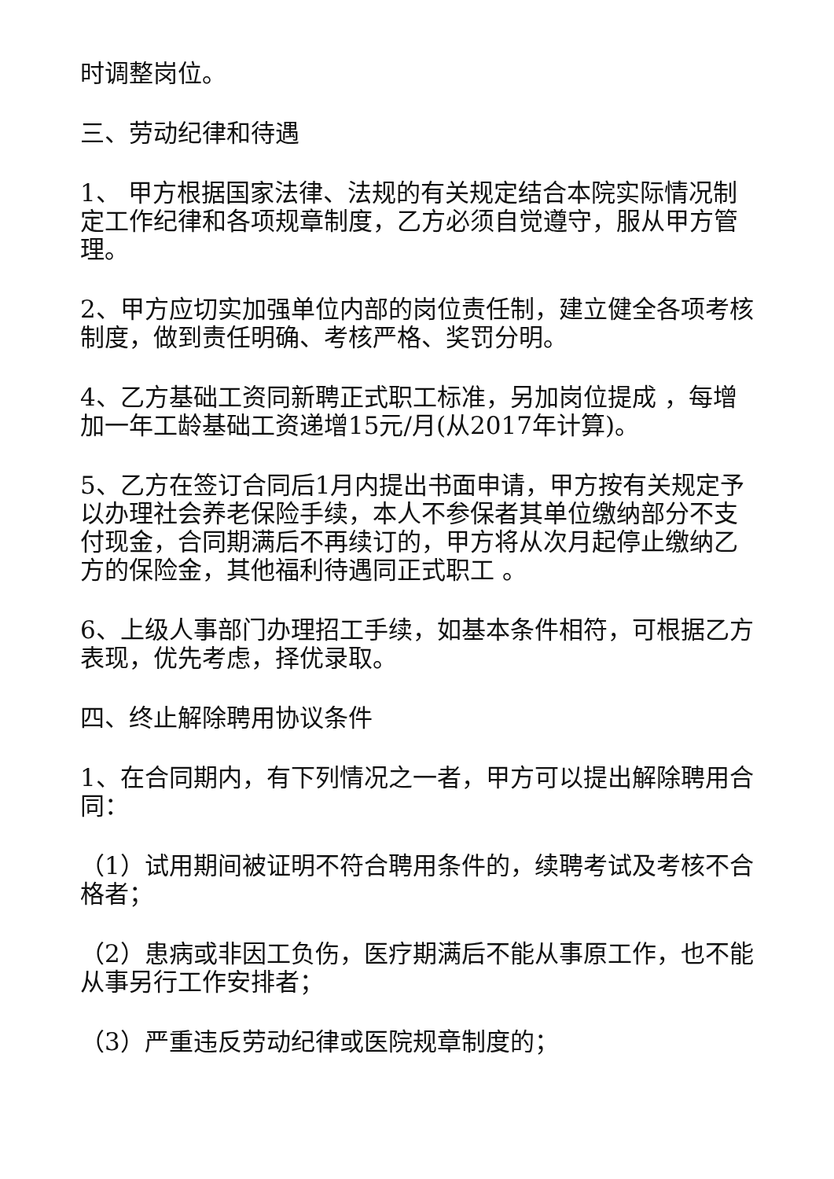时调整岗位。
三、劳动纪律和待遇
1、 甲方根据国家法律、法规的有关规定结合本院实际情况制定工作纪律和各项规章制度，乙方必须自觉遵守，服从甲方管理。
2、甲方应切实加强单位内部的岗位责任制，建立健全各项考核制度，做到责任明确、考核严格、奖罚分明。
4、乙方基础工资同新聘正式职工标准，另加岗位提成 ，每增加一年工龄基础工资递增15元/月(从2017年计算)。
5、乙方在签订合同后1月内提出书面申请，甲方按有关规定予以办理社会养老保险手续，本人不参保者其单位缴纳部分不支付现金，合同期满后不再续订的，甲方将从次月起停止缴纳乙方的保险金，其他福利待遇同正式职工 。
6、上级人事部门办理招工手续，如基本条件相符，可根据乙方表现，优先考虑，择优录取。
四、终止解除聘用协议条件
1、在合同期内，有下列情况之一者，甲方可以提出解除聘用合同：
（1）试用期间被证明不符合聘用条件的，续聘考试及考核不合格者；
（2）患病或非因工负伤，医疗期满后不能从事原工作，也不能从事另行工作安排者；
（3）严重违反劳动纪律或医院规章制度的；